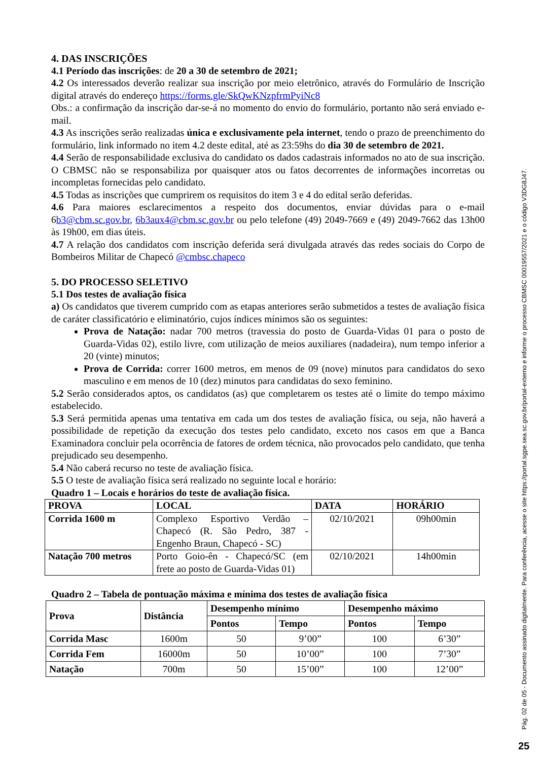4. DAS INSCRIÇÕES
4.1 Período das inscrições: de 20 a 30 de setembro de 2021;
4.2 Os interessados deverão realizar sua inscrição por meio eletrônico, através do Formulário de Inscrição digital através do endereço https://forms.gle/SkQwKNzpfrmPyiNc8
Obs.: a confirmação da inscrição dar-se-á no momento do envio do formulário, portanto não será enviado e-mail.
4.3 As inscrições serão realizadas única e exclusivamente pela internet, tendo o prazo de preenchimento do formulário, link informado no item 4.2 deste edital, até as 23:59hs do dia 30 de setembro de 2021.
4.4 Serão de responsabilidade exclusiva do candidato os dados cadastrais informados no ato de sua inscrição. O CBMSC não se responsabiliza por quaisquer atos ou fatos decorrentes de informações incorretas ou incompletas fornecidas pelo candidato.
4.5 Todas as inscrições que cumprirem os requisitos do item 3 e 4 do edital serão deferidas.
4.6 Para maiores esclarecimentos a respeito dos documentos, enviar dúvidas para o e-mail 6b3@cbm.sc.gov.br, 6b3aux4@cbm.sc.gov.br ou pelo telefone (49) 2049-7669 e (49) 2049-7662 das 13h00 às 19h00, em dias úteis.
4.7 A relação dos candidatos com inscrição deferida será divulgada através das redes sociais do Corpo de Bombeiros Militar de Chapecó @cmbsc.chapeco
5. DO PROCESSO SELETIVO
5.1 Dos testes de avaliação física
a) Os candidatos que tiverem cumprido com as etapas anteriores serão submetidos a testes de avaliação física de caráter classificatório e eliminatório, cujos índices mínimos são os seguintes:
Prova de Natação: nadar 700 metros (travessia do posto de Guarda-Vidas 01 para o posto de Guarda-Vidas 02), estilo livre, com utilização de meios auxiliares (nadadeira), num tempo inferior a 20 (vinte) minutos;
Prova de Corrida: correr 1600 metros, em menos de 09 (nove) minutos para candidatos do sexo masculino e em menos de 10 (dez) minutos para candidatas do sexo feminino.
5.2 Serão considerados aptos, os candidatos (as) que completarem os testes até o limite do tempo máximo estabelecido.
5.3 Será permitida apenas uma tentativa em cada um dos testes de avaliação física, ou seja, não haverá a possibilidade de repetição da execução dos testes pelo candidato, exceto nos casos em que a Banca Examinadora concluir pela ocorrência de fatores de ordem técnica, não provocados pelo candidato, que tenha prejudicado seu desempenho.
5.4 Não caberá recurso no teste de avaliação física.
5.5 O teste de avaliação física será realizado no seguinte local e horário:
Quadro 1 – Locais e horários do teste de avaliação física.
| PROVA | LOCAL | DATA | HORÁRIO |
| --- | --- | --- | --- |
| Corrida 1600 m | Complexo Esportivo Verdão – Chapecó (R. São Pedro, 387 - Engenho Braun, Chapecó - SC) | 02/10/2021 | 09h00min |
| Natação 700 metros | Porto Goio-ên - Chapecó/SC (em frete ao posto de Guarda-Vidas 01) | 02/10/2021 | 14h00min |
Quadro 2 – Tabela de pontuação máxima e mínima dos testes de avaliação física
| Prova | Distância | Desempenho mínimo | | Desempenho máximo | |
| --- | --- | --- | --- | --- | --- |
| | | Pontos | Tempo | Pontos | Tempo |
| Corrida Masc | 1600m | 50 | 9’00” | 100 | 6’30” |
| Corrida Fem | 16000m | 50 | 10’00” | 100 | 7’30” |
| Natação | 700m | 50 | 15’00” | 100 | 12’00” |
Pág. 02 de 05 - Documento assinado digitalmente. Para conferência, acesse o site https://portal.sgpe.sea.sc.gov.br/portal-externo e informe o processo CBMSC 00019557/2021 e o código V3DG8J47.
25